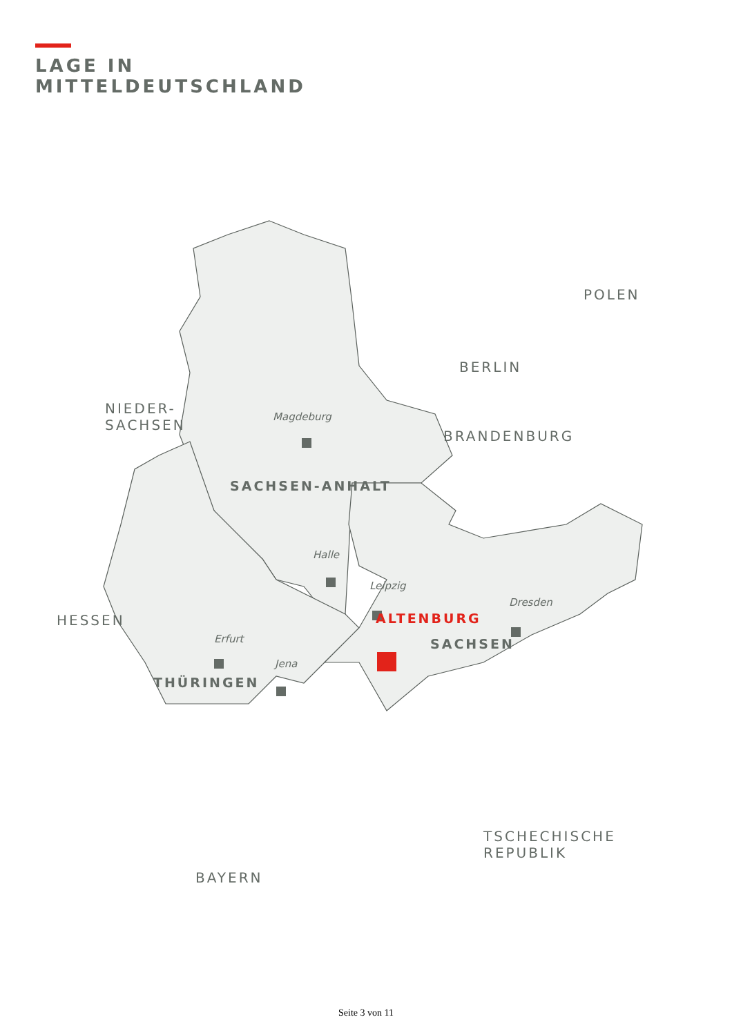LAGE IN
MITTELDEUTSCHLAND
Magdeburg
Halle
Leipzig
Dresden
Erfurt
Jena
NIEDER-
SACHSEN
BERLIN
POLEN
BRANDENBURG
SACHSEN-ANHALT
HESSEN ALTENBURG
SACHSEN
THÜRINGEN
TSCHECHISCHE
REPUBLIK
BAYERN
Seite 3 von 11